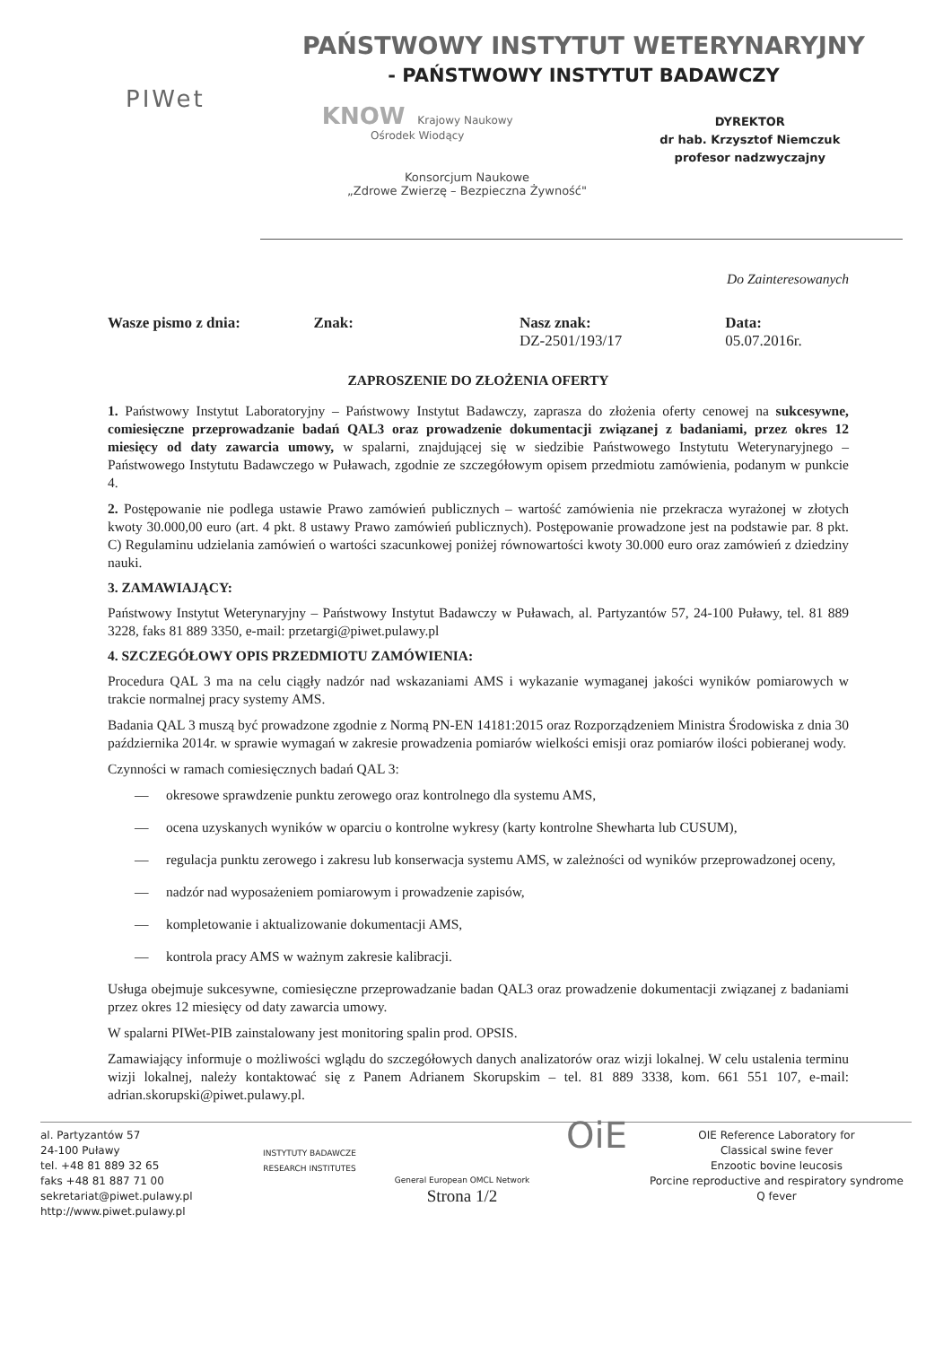PIWet
PAŃSTWOWY INSTYTUT WETERYNARYJNY
- PAŃSTWOWY INSTYTUT BADAWCZY
KNOW Krajowy Naukowy
Ośrodek Wiodący
DYREKTOR
dr hab. Krzysztof Niemczuk
profesor nadzwyczajny
Konsorcjum Naukowe
„Zdrowe Zwierzę – Bezpieczna Żywność"
Do Zainteresowanych
Wasze pismo z dnia: Znak: Nasz znak:
DZ-2501/193/17
Data:
05.07.2016r.
ZAPROSZENIE DO ZŁOŻENIA OFERTY
1. Państwowy Instytut Laboratoryjny – Państwowy Instytut Badawczy, zaprasza do złożenia oferty cenowej na sukcesywne, comiesięczne przeprowadzanie badań QAL3 oraz prowadzenie dokumentacji związanej z badaniami, przez okres 12 miesięcy od daty zawarcia umowy, w spalarni, znajdującej się w siedzibie Państwowego Instytutu Weterynaryjnego – Państwowego Instytutu Badawczego w Puławach, zgodnie ze szczegółowym opisem przedmiotu zamówienia, podanym w punkcie 4.
2. Postępowanie nie podlega ustawie Prawo zamówień publicznych – wartość zamówienia nie przekracza wyrażonej w złotych kwoty 30.000,00 euro (art. 4 pkt. 8 ustawy Prawo zamówień publicznych). Postępowanie prowadzone jest na podstawie par. 8 pkt. C) Regulaminu udzielania zamówień o wartości szacunkowej poniżej równowartości kwoty 30.000 euro oraz zamówień z dziedziny nauki.
3. ZAMAWIAJĄCY:
Państwowy Instytut Weterynaryjny – Państwowy Instytut Badawczy w Puławach, al. Partyzantów 57, 24-100 Puławy, tel. 81 889 3228, faks 81 889 3350, e-mail: przetargi@piwet.pulawy.pl
4. SZCZEGÓŁOWY OPIS PRZEDMIOTU ZAMÓWIENIA:
Procedura QAL 3 ma na celu ciągły nadzór nad wskazaniami AMS i wykazanie wymaganej jakości wyników pomiarowych w trakcie normalnej pracy systemy AMS.
Badania QAL 3 muszą być prowadzone zgodnie z Normą PN-EN 14181:2015 oraz Rozporządzeniem Ministra Środowiska z dnia 30 października 2014r. w sprawie wymagań w zakresie prowadzenia pomiarów wielkości emisji oraz pomiarów ilości pobieranej wody.
Czynności w ramach comiesięcznych badań QAL 3:
— okresowe sprawdzenie punktu zerowego oraz kontrolnego dla systemu AMS,
— ocena uzyskanych wyników w oparciu o kontrolne wykresy (karty kontrolne Shewharta lub CUSUM),
— regulacja punktu zerowego i zakresu lub konserwacja systemu AMS, w zależności od wyników przeprowadzonej oceny,
— nadzór nad wyposażeniem pomiarowym i prowadzenie zapisów,
— kompletowanie i aktualizowanie dokumentacji AMS,
— kontrola pracy AMS w ważnym zakresie kalibracji.
Usługa obejmuje sukcesywne, comiesięczne przeprowadzanie badan QAL3 oraz prowadzenie dokumentacji związanej z badaniami przez okres 12 miesięcy od daty zawarcia umowy.
W spalarni PIWet-PIB zainstalowany jest monitoring spalin prod. OPSIS.
Zamawiający informuje o możliwości wglądu do szczegółowych danych analizatorów oraz wizji lokalnej. W celu ustalenia terminu wizji lokalnej, należy kontaktować się z Panem Adrianem Skorupskim – tel. 81 889 3338, kom. 661 551 107, e-mail: adrian.skorupski@piwet.pulawy.pl.
al. Partyzantów 57
24-100 Puławy
tel. +48 81 889 32 65
faks +48 81 887 71 00
sekretariat@piwet.pulawy.pl
http://www.piwet.pulawy.pl
INSTYTUTY BADAWCZE RESEARCH INSTITUTES
General European OMCL Network
Strona 1/2
OiE
OIE Reference Laboratory for
Classical swine fever
Enzootic bovine leucosis
Porcine reproductive and respiratory syndrome
Q fever